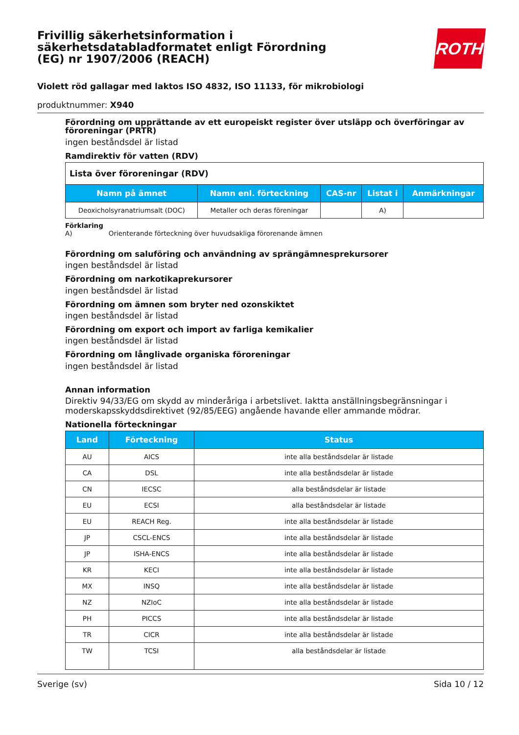Frivillig säkerhetsinformation i säkerhetsdatabladformatet enligt Förordning (EG) nr 1907/2006 (REACH)
ROTH
Violett röd gallagar med laktos ISO 4832, ISO 11133, för mikrobiologi
produktnummer: X940
Förordning om upprättande av ett europeiskt register över utsläpp och överföringar av föroreningar (PRTR)
ingen beståndsdel är listad
Ramdirektiv för vatten (RDV)
| Lista över föroreningar (RDV) | | | | |
| Namn på ämnet | Namn enl. förteckning | CAS-nr | Listat i | Anmärkningar |
| Deoxicholsyranatriumsalt (DOC) | Metaller och deras föreningar | | A) | |
Förklaring
A) Orienterande förteckning över huvudsakliga förorenande ämnen
Förordning om saluföring och användning av sprängämnesprekursorer
ingen beståndsdel är listad
Förordning om narkotikaprekursorer
ingen beståndsdel är listad
Förordning om ämnen som bryter ned ozonskiktet
ingen beståndsdel är listad
Förordning om export och import av farliga kemikalier
ingen beståndsdel är listad
Förordning om långlivade organiska föroreningar
ingen beståndsdel är listad
Annan information
Direktiv 94/33/EG om skydd av minderåriga i arbetslivet. Iaktta anställningsbegränsningar i moderskapsskyddsdirektivet (92/85/EEG) angående havande eller ammande mödrar.
Nationella förteckningar
| Land | Förteckning | Status |
| --- | --- | --- |
| AU | AICS | inte alla beståndsdelar är listade |
| CA | DSL | inte alla beståndsdelar är listade |
| CN | IECSC | alla beståndsdelar är listade |
| EU | ECSI | alla beståndsdelar är listade |
| EU | REACH Reg. | inte alla beståndsdelar är listade |
| JP | CSCL-ENCS | inte alla beståndsdelar är listade |
| JP | ISHA-ENCS | inte alla beståndsdelar är listade |
| KR | KECI | inte alla beståndsdelar är listade |
| MX | INSQ | inte alla beståndsdelar är listade |
| NZ | NZIoC | inte alla beståndsdelar är listade |
| PH | PICCS | inte alla beståndsdelar är listade |
| TR | CICR | inte alla beståndsdelar är listade |
| TW | TCSI | alla beståndsdelar är listade |
Sverige (sv) Sida 10 / 12